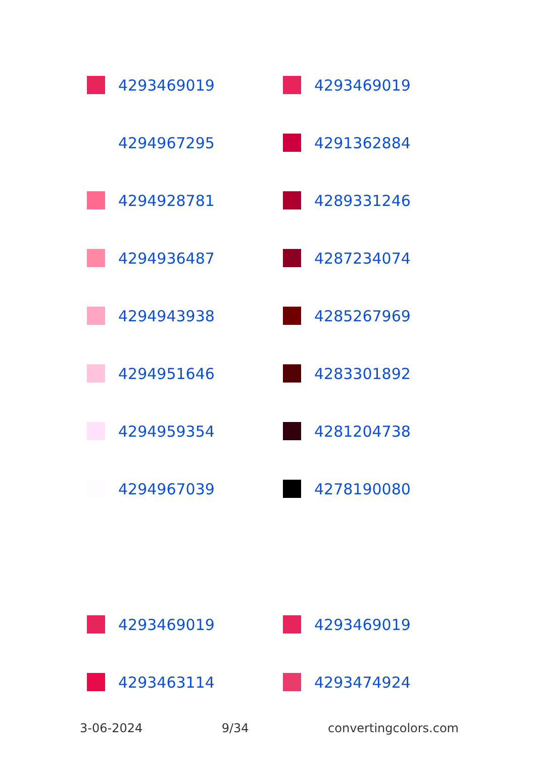4293469019 4293469019
4294967295 4291362884
4294928781 4289331246
4294936487 4287234074
4294943938 4285267969
4294951646 4283301892
4294959354 4281204738
4294967039 4278190080
4293469019 4293469019
4293463114 4293474924
3-06-2024 9/34 convertingcolors.com